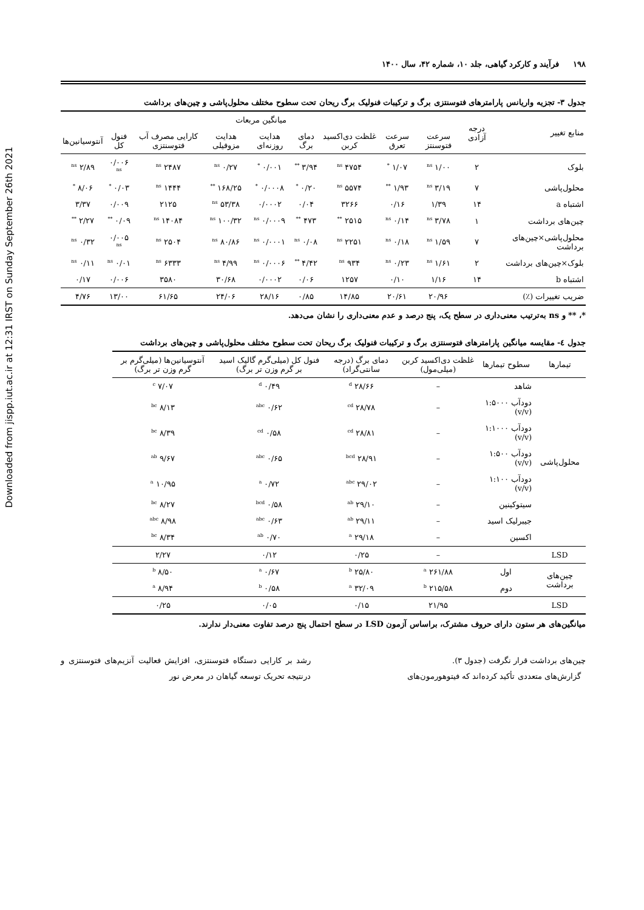Downloaded from jispp.iut.ac.ir at 12:31 IRST on Sunday September 26th 2021
۱۹۸ فرآیند و کارکرد گیاهی، جلد ۱۰، شماره ۴۲، سال ۱۴۰۰
جدول ۳- تجزیه واریانس پارامترهای فتوسنتزی برگ و ترکیبات فنولیک برگ ریحان تحت سطوح مختلف محلول‌پاشی و چین‌های برداشت
| منابع تغییر | درجه آزادی | میانگین مربعات | | | | | | | | |
| --- | --- | --- | --- | --- | --- | --- | --- | --- | --- | --- |
| | | سرعت فتوسنتز | سرعت تعرق | غلظت دی‌اکسید کربن | دمای برگ | هدایت روزنه‌ای | هدایت مزوفیلی | کارایی مصرف آب فتوسنتزی | فنول کل | آنتوسیانین‌ها |
| بلوک | ۲ | ۱/۰۰ <sup>ns</sup> | ۱/۰۷ <sup>*</sup> | ۴۷۵۴ <sup>ns</sup> | ۳/۹۴ <sup>**</sup> | ۰/۰۰۱ <sup>*</sup> | ۰/۲۷ <sup>ns</sup> | ۲۴۸۷ <sup>ns</sup> | ۰/۰۰۶ <sup>ns</sup> | ۲/۸۹ <sup>ns</sup> |
| محلول‌پاشی | ۷ | ۳/۱۹ <sup>ns</sup> | ۱/۹۳ <sup>**</sup> | ۵۵۷۴ <sup>ns</sup> | ۰/۲۰ <sup>*</sup> | ۰/۰۰۰۸ <sup>*</sup> | ۱۶۸/۲۵ <sup>**</sup> | ۱۴۴۴ <sup>ns</sup> | ۰/۰۳ <sup>*</sup> | ۸/۰۶ <sup>*</sup> |
| اشتباه a | ۱۴ | ۱/۳۹ | ۰/۱۶ | ۳۲۶۶ | ۰/۰۴ | ۰/۰۰۰۲ | ۵۳/۳۸ <sup>ns</sup> | ۲۱۲۵ | ۰/۰۰۹ | ۳/۳۷ |
| چین‌های برداشت | ۱ | ۳/۷۸ <sup>ns</sup> | ۰/۱۴ <sup>ns</sup> | ۲۵۱۵ <sup>**</sup> | ۴۷۳ <sup>**</sup> | ۰/۰۰۰۹ <sup>ns</sup> | ۱۰۰/۳۲ <sup>ns</sup> | ۱۴۰۸۴ <sup>ns</sup> | ۰/۰۹ <sup>**</sup> | ۲/۲۷ <sup>**</sup> |
| محلول‌پاشی×چین‌های برداشت | ۷ | ۱/۵۹ <sup>ns</sup> | ۰/۱۸ <sup>ns</sup> | ۲۲۵۱ <sup>ns</sup> | ۰/۰۸ <sup>ns</sup> | ۰/۰۰۰۱ <sup>ns</sup> | ۸۰/۸۶ <sup>ns</sup> | ۲۵۰۴ <sup>ns</sup> | ۰/۰۰۵ <sup>ns</sup> | ۰/۳۲ <sup>ns</sup> |
| بلوک×چین‌های برداشت | ۲ | ۱/۶۱ <sup>ns</sup> | ۰/۲۳ <sup>ns</sup> | ۹۳۴ <sup>ns</sup> | ۴/۴۲ <sup>**</sup> | ۰/۰۰۰۶ <sup>ns</sup> | ۴/۹۹ <sup>ns</sup> | ۶۳۳۳ <sup>ns</sup> | ۰/۰۱ <sup>ns</sup> | ۰/۱۱ <sup>ns</sup> |
| اشتباه b | ۱۴ | ۱/۱۶ | ۰/۱۰ | ۱۲۵۷ | ۰/۰۶ | ۰/۰۰۰۲ | ۳۰/۶۸ | ۳۵۸۰ | ۰/۰۰۶ | ۰/۱۷ |
| ضریب تغییرات (٪) | | ۲۰/۹۶ | ۲۰/۶۱ | ۱۴/۸۵ | ۰/۸۵ | ۲۸/۱۶ | ۲۴/۰۶ | ۶۱/۶۵ | ۱۳/۰۰ | ۴/۷۶ |
*، ** و ns به‌ترتیب معنی‌داری در سطح یک، پنج درصد و عدم معنی‌داری را نشان می‌دهد.
جدول ٤- مقایسه میانگین پارامترهای فتوسنتزی برگ و ترکیبات فنولیک برگ ریحان تحت سطوح مختلف محلول‌پاشی و چین‌های برداشت
| تیمارها | سطوح تیمارها | غلظت دی‌اکسید کربن (میلی‌مول) | دمای برگ (درجه سانتی‌گراد) | فنول کل (میلی‌گرم گالیک اسید بر گرم وزن تر برگ) | آنتوسیانین‌ها (میلی‌گرم بر گرم وزن تر برگ) |
| --- | --- | --- | --- | --- | --- |
| محلول‌پاشی | شاهد | – | ۲۸/۶۶ <sup>d</sup> | ۰/۴۹ <sup>d</sup> | ۷/۰۷ <sup>c</sup> |
| | دودآب ۱:۵۰۰۰ (v/v) | – | ۲۸/۷۸ <sup>cd</sup> | ۰/۶۲ <sup>abc</sup> | ۸/۱۳ <sup>bc</sup> |
| | دودآب ۱:۱۰۰۰ (v/v) | – | ۲۸/۸۱ <sup>cd</sup> | ۰/۵۸ <sup>cd</sup> | ۸/۳۹ <sup>bc</sup> |
| | دودآب ۱:۵۰۰ (v/v) | – | ۲۸/۹۱ <sup>bcd</sup> | ۰/۶۵ <sup>abc</sup> | ۹/۶۷ <sup>ab</sup> |
| | دودآب ۱:۱۰۰ (v/v) | – | ۲۹/۰۲ <sup>abc</sup> | ۰/۷۲ <sup>a</sup> | ۱۰/۹۵ <sup>a</sup> |
| | سیتوکینین | – | ۲۹/۱۰ <sup>ab</sup> | ۰/۵۸ <sup>bcd</sup> | ۸/۲۷ <sup>bc</sup> |
| | جیبرلیک اسید | – | ۲۹/۱۱ <sup>ab</sup> | ۰/۶۳ <sup>abc</sup> | ۸/۹۸ <sup>abc</sup> |
| | اکسین | – | ۲۹/۱۸ <sup>a</sup> | ۰/۷۰ <sup>ab</sup> | ۸/۳۴ <sup>bc</sup> |
| LSD | | – | ۰/۲۵ | ۰/۱۲ | ۲/۲۷ |
| چین‌های برداشت | اول | ۲۶۱/۸۸ <sup>a</sup> | ۲۵/۸۰ <sup>b</sup> | ۰/۶۷ <sup>a</sup> | ۸/۵۰ <sup>b</sup> |
| | دوم | ۲۱۵/۵۸ <sup>b</sup> | ۳۲/۰۹ <sup>a</sup> | ۰/۵۸ <sup>b</sup> | ۸/۹۴ <sup>a</sup> |
| LSD | | ۲۱/۹۵ | ۰/۱۵ | ۰/۰۵ | ۰/۲۵ |
میانگین‌های هر ستون دارای حروف مشترک، براساس آزمون LSD در سطح احتمال پنج درصد تفاوت معنی‌دار ندارند.
چین‌های برداشت قرار نگرفت (جدول ۳).
گزارش‌های متعددی تأکید کرده‌اند که فیتوهورمون‌های
رشد بر کارایی دستگاه فتوسنتزی، افزایش فعالیت آنزیم‌های فتوسنتزی و درنتیجه تحریک توسعه گیاهان در معرض نور